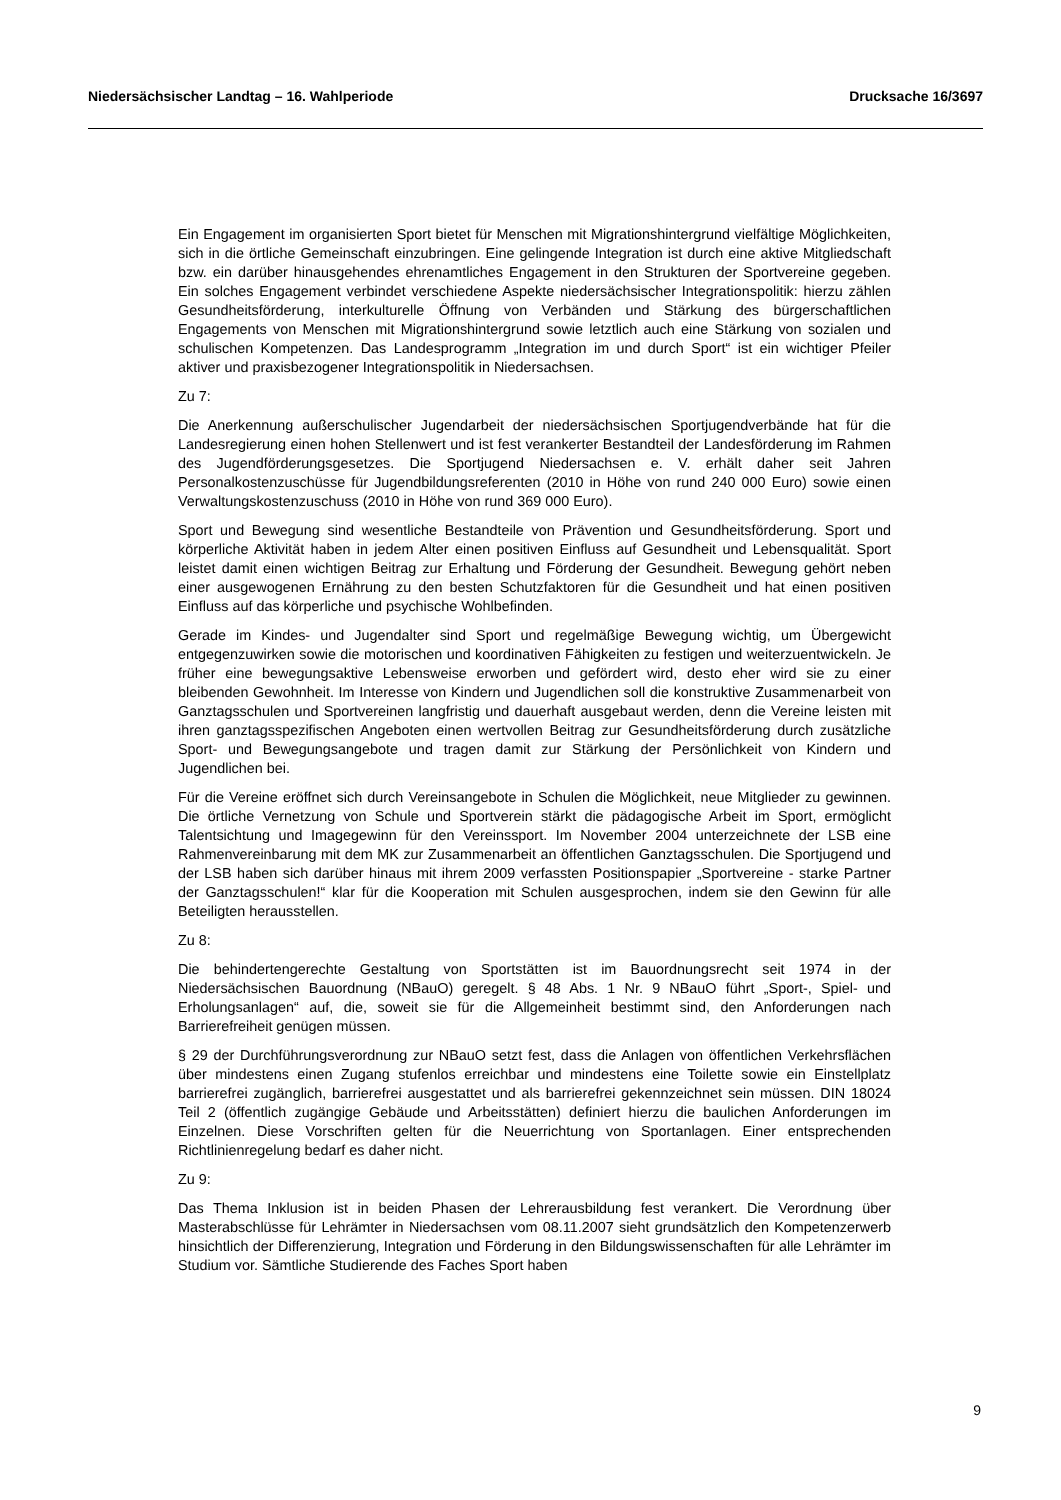Niedersächsischer Landtag – 16. Wahlperiode Drucksache 16/3697
Ein Engagement im organisierten Sport bietet für Menschen mit Migrationshintergrund vielfältige Möglichkeiten, sich in die örtliche Gemeinschaft einzubringen. Eine gelingende Integration ist durch eine aktive Mitgliedschaft bzw. ein darüber hinausgehendes ehrenamtliches Engagement in den Strukturen der Sportvereine gegeben. Ein solches Engagement verbindet verschiedene Aspekte niedersächsischer Integrationspolitik: hierzu zählen Gesundheitsförderung, interkulturelle Öffnung von Verbänden und Stärkung des bürgerschaftlichen Engagements von Menschen mit Migrationshintergrund sowie letztlich auch eine Stärkung von sozialen und schulischen Kompetenzen. Das Landesprogramm „Integration im und durch Sport“ ist ein wichtiger Pfeiler aktiver und praxisbezogener Integrationspolitik in Niedersachsen.
Zu 7:
Die Anerkennung außerschulischer Jugendarbeit der niedersächsischen Sportjugendverbände hat für die Landesregierung einen hohen Stellenwert und ist fest verankerter Bestandteil der Landesförderung im Rahmen des Jugendförderungsgesetzes. Die Sportjugend Niedersachsen e. V. erhält daher seit Jahren Personalkostenzuschüsse für Jugendbildungsreferenten (2010 in Höhe von rund 240 000 Euro) sowie einen Verwaltungskostenzuschuss (2010 in Höhe von rund 369 000 Euro).
Sport und Bewegung sind wesentliche Bestandteile von Prävention und Gesundheitsförderung. Sport und körperliche Aktivität haben in jedem Alter einen positiven Einfluss auf Gesundheit und Lebensqualität. Sport leistet damit einen wichtigen Beitrag zur Erhaltung und Förderung der Gesundheit. Bewegung gehört neben einer ausgewogenen Ernährung zu den besten Schutzfaktoren für die Gesundheit und hat einen positiven Einfluss auf das körperliche und psychische Wohlbefinden.
Gerade im Kindes- und Jugendalter sind Sport und regelmäßige Bewegung wichtig, um Übergewicht entgegenzuwirken sowie die motorischen und koordinativen Fähigkeiten zu festigen und weiterzuentwickeln. Je früher eine bewegungsaktive Lebensweise erworben und gefördert wird, desto eher wird sie zu einer bleibenden Gewohnheit. Im Interesse von Kindern und Jugendlichen soll die konstruktive Zusammenarbeit von Ganztagsschulen und Sportvereinen langfristig und dauerhaft ausgebaut werden, denn die Vereine leisten mit ihren ganztagsspezifischen Angeboten einen wertvollen Beitrag zur Gesundheitsförderung durch zusätzliche Sport- und Bewegungsangebote und tragen damit zur Stärkung der Persönlichkeit von Kindern und Jugendlichen bei.
Für die Vereine eröffnet sich durch Vereinsangebote in Schulen die Möglichkeit, neue Mitglieder zu gewinnen. Die örtliche Vernetzung von Schule und Sportverein stärkt die pädagogische Arbeit im Sport, ermöglicht Talentsichtung und Imagegewinn für den Vereinssport. Im November 2004 unterzeichnete der LSB eine Rahmenvereinbarung mit dem MK zur Zusammenarbeit an öffentlichen Ganztagsschulen. Die Sportjugend und der LSB haben sich darüber hinaus mit ihrem 2009 verfassten Positionspapier „Sportvereine - starke Partner der Ganztagsschulen!“ klar für die Kooperation mit Schulen ausgesprochen, indem sie den Gewinn für alle Beteiligten herausstellen.
Zu 8:
Die behindertengerechte Gestaltung von Sportstätten ist im Bauordnungsrecht seit 1974 in der Niedersächsischen Bauordnung (NBauO) geregelt. § 48 Abs. 1 Nr. 9 NBauO führt „Sport-, Spiel- und Erholungsanlagen“ auf, die, soweit sie für die Allgemeinheit bestimmt sind, den Anforderungen nach Barrierefreiheit genügen müssen.
§ 29 der Durchführungsverordnung zur NBauO setzt fest, dass die Anlagen von öffentlichen Verkehrsflächen über mindestens einen Zugang stufenlos erreichbar und mindestens eine Toilette sowie ein Einstellplatz barrierefrei zugänglich, barrierefrei ausgestattet und als barrierefrei gekennzeichnet sein müssen. DIN 18024 Teil 2 (öffentlich zugängige Gebäude und Arbeitsstätten) definiert hierzu die baulichen Anforderungen im Einzelnen. Diese Vorschriften gelten für die Neuerrichtung von Sportanlagen. Einer entsprechenden Richtlinienregelung bedarf es daher nicht.
Zu 9:
Das Thema Inklusion ist in beiden Phasen der Lehrerausbildung fest verankert. Die Verordnung über Masterabschlüsse für Lehrämter in Niedersachsen vom 08.11.2007 sieht grundsätzlich den Kompetenzerwerb hinsichtlich der Differenzierung, Integration und Förderung in den Bildungswissenschaften für alle Lehrämter im Studium vor. Sämtliche Studierende des Faches Sport haben
9